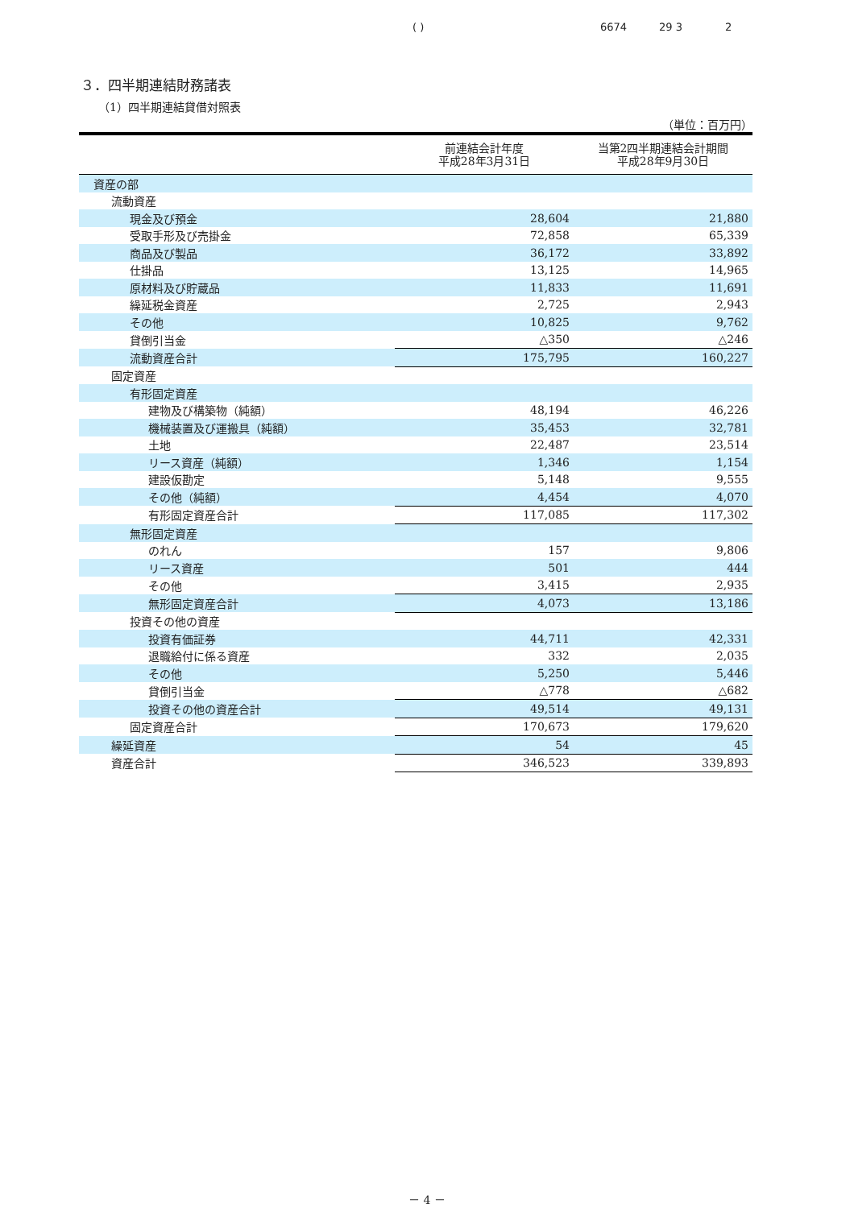( ) 6674 29 3 2
３．四半期連結財務諸表
（1）四半期連結貸借対照表
（単位：百万円）
| | 前連結会計年度 平成28年3月31日 | 当第2四半期連結会計期間 平成28年9月30日 |
| --- | --- | --- |
| 資産の部 | | |
| 流動資産 | | |
| 現金及び預金 | 28,604 | 21,880 |
| 受取手形及び売掛金 | 72,858 | 65,339 |
| 商品及び製品 | 36,172 | 33,892 |
| 仕掛品 | 13,125 | 14,965 |
| 原材料及び貯蔵品 | 11,833 | 11,691 |
| 繰延税金資産 | 2,725 | 2,943 |
| その他 | 10,825 | 9,762 |
| 貸倒引当金 | △350 | △246 |
| 流動資産合計 | 175,795 | 160,227 |
| 固定資産 | | |
| 有形固定資産 | | |
| 建物及び構築物（純額） | 48,194 | 46,226 |
| 機械装置及び運搬具（純額） | 35,453 | 32,781 |
| 土地 | 22,487 | 23,514 |
| リース資産（純額） | 1,346 | 1,154 |
| 建設仮勘定 | 5,148 | 9,555 |
| その他（純額） | 4,454 | 4,070 |
| 有形固定資産合計 | 117,085 | 117,302 |
| 無形固定資産 | | |
| のれん | 157 | 9,806 |
| リース資産 | 501 | 444 |
| その他 | 3,415 | 2,935 |
| 無形固定資産合計 | 4,073 | 13,186 |
| 投資その他の資産 | | |
| 投資有価証券 | 44,711 | 42,331 |
| 退職給付に係る資産 | 332 | 2,035 |
| その他 | 5,250 | 5,446 |
| 貸倒引当金 | △778 | △682 |
| 投資その他の資産合計 | 49,514 | 49,131 |
| 固定資産合計 | 170,673 | 179,620 |
| 繰延資産 | 54 | 45 |
| 資産合計 | 346,523 | 339,893 |
－ 4 －